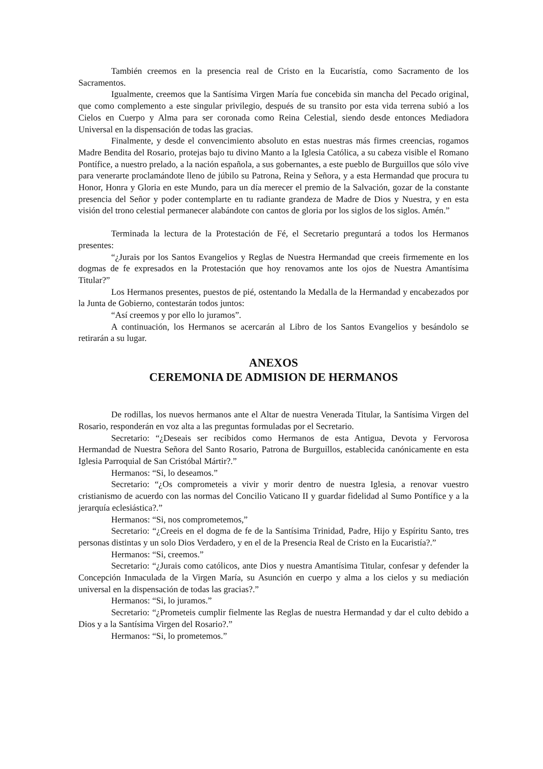También creemos en la presencia real de Cristo en la Eucaristía, como Sacramento de los Sacramentos.
Igualmente, creemos que la Santísima Virgen María fue concebida sin mancha del Pecado original, que como complemento a este singular privilegio, después de su transito por esta vida terrena subió a los Cielos en Cuerpo y Alma para ser coronada como Reina Celestial, siendo desde entonces Mediadora Universal en la dispensación de todas las gracias.
Finalmente, y desde el convencimiento absoluto en estas nuestras más firmes creencias, rogamos Madre Bendita del Rosario, protejas bajo tu divino Manto a la Iglesia Católica, a su cabeza visible el Romano Pontífice, a nuestro prelado, a la nación española, a sus gobernantes, a este pueblo de Burguillos que sólo vive para venerarte proclamándote lleno de júbilo su Patrona, Reina y Señora, y a esta Hermandad que procura tu Honor, Honra y Gloria en este Mundo, para un día merecer el premio de la Salvación, gozar de la constante presencia del Señor y poder contemplarte en tu radiante grandeza de Madre de Dios y Nuestra, y en esta visión del trono celestial permanecer alabándote con cantos de gloria por los siglos de los siglos. Amén.”
Terminada la lectura de la Protestación de Fé, el Secretario preguntará a todos los Hermanos presentes:
“¿Jurais por los Santos Evangelios y Reglas de Nuestra Hermandad que creeis firmemente en los dogmas de fe expresados en la Protestación que hoy renovamos ante los ojos de Nuestra Amantísima Titular?”
Los Hermanos presentes, puestos de pié, ostentando la Medalla de la Hermandad y encabezados por la Junta de Gobierno, contestarán todos juntos:
“Así creemos y por ello lo juramos”.
A continuación, los Hermanos se acercarán al Libro de los Santos Evangelios y besándolo se retirarán a su lugar.
ANEXOS
CEREMONIA DE ADMISION DE HERMANOS
De rodillas, los nuevos hermanos ante el Altar de nuestra Venerada Titular, la Santísima Virgen del Rosario, responderán en voz alta a las preguntas formuladas por el Secretario.
Secretario: “¿Deseais ser recibidos como Hermanos de esta Antigua, Devota y Fervorosa Hermandad de Nuestra Señora del Santo Rosario, Patrona de Burguillos, establecida canónicamente en esta Iglesia Parroquial de San Cristóbal Mártir?.”
Hermanos: “Si, lo deseamos.”
Secretario: “¿Os comprometeis a vivir y morir dentro de nuestra Iglesia, a renovar vuestro cristianismo de acuerdo con las normas del Concilio Vaticano II y guardar fidelidad al Sumo Pontífice y a la jerarquía eclesiástica?.”
Hermanos: “Si, nos comprometemos,”
Secretario: “¿Creeis en el dogma de fe de la Santísima Trinidad, Padre, Hijo y Espíritu Santo, tres personas distintas y un solo Dios Verdadero, y en el de la Presencia Real de Cristo en la Eucaristía?.”
Hermanos: “Si, creemos.”
Secretario: “¿Jurais como católicos, ante Dios y nuestra Amantísima Titular, confesar y defender la Concepción Inmaculada de la Virgen María, su Asunción en cuerpo y alma a los cielos y su mediación universal en la dispensación de todas las gracias?.”
Hermanos: “Si, lo juramos.”
Secretario: “¿Prometeis cumplir fielmente las Reglas de nuestra Hermandad y dar el culto debido a Dios y a la Santísima Virgen del Rosario?.”
Hermanos: “Si, lo prometemos.”